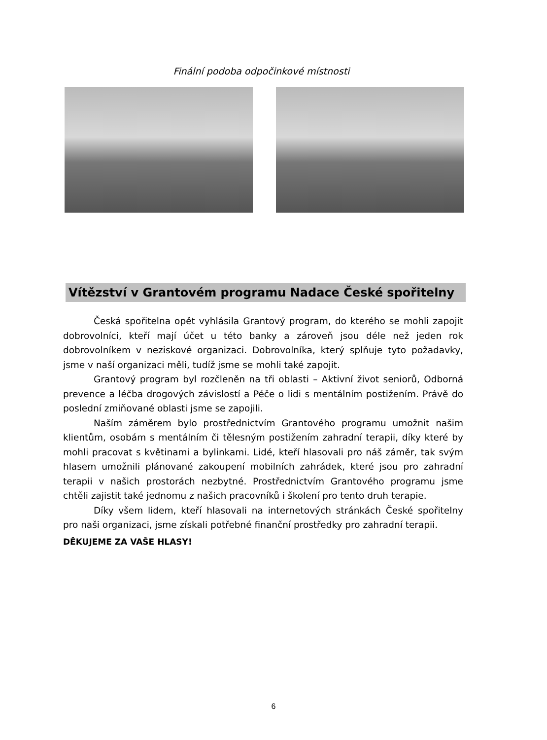Finální podoba odpočinkové místnosti
Vítězství v Grantovém programu Nadace České spořitelny
Česká spořitelna opět vyhlásila Grantový program, do kterého se mohli zapojit dobrovolníci, kteří mají účet u této banky a zároveň jsou déle než jeden rok dobrovolníkem v neziskové organizaci. Dobrovolníka, který splňuje tyto požadavky, jsme v naší organizaci měli, tudíž jsme se mohli také zapojit.
Grantový program byl rozčleněn na tři oblasti – Aktivní život seniorů, Odborná prevence a léčba drogových závislostí a Péče o lidi s mentálním postižením. Právě do poslední zmiňované oblasti jsme se zapojili.
Naším záměrem bylo prostřednictvím Grantového programu umožnit našim klientům, osobám s mentálním či tělesným postižením zahradní terapii, díky které by mohli pracovat s květinami a bylinkami. Lidé, kteří hlasovali pro náš záměr, tak svým hlasem umožnili plánované zakoupení mobilních zahrádek, které jsou pro zahradní terapii v našich prostorách nezbytné. Prostřednictvím Grantového programu jsme chtěli zajistit také jednomu z našich pracovníků i školení pro tento druh terapie.
Díky všem lidem, kteří hlasovali na internetových stránkách České spořitelny pro naši organizaci, jsme získali potřebné finanční prostředky pro zahradní terapii.
DĚKUJEME ZA VAŠE HLASY!
6